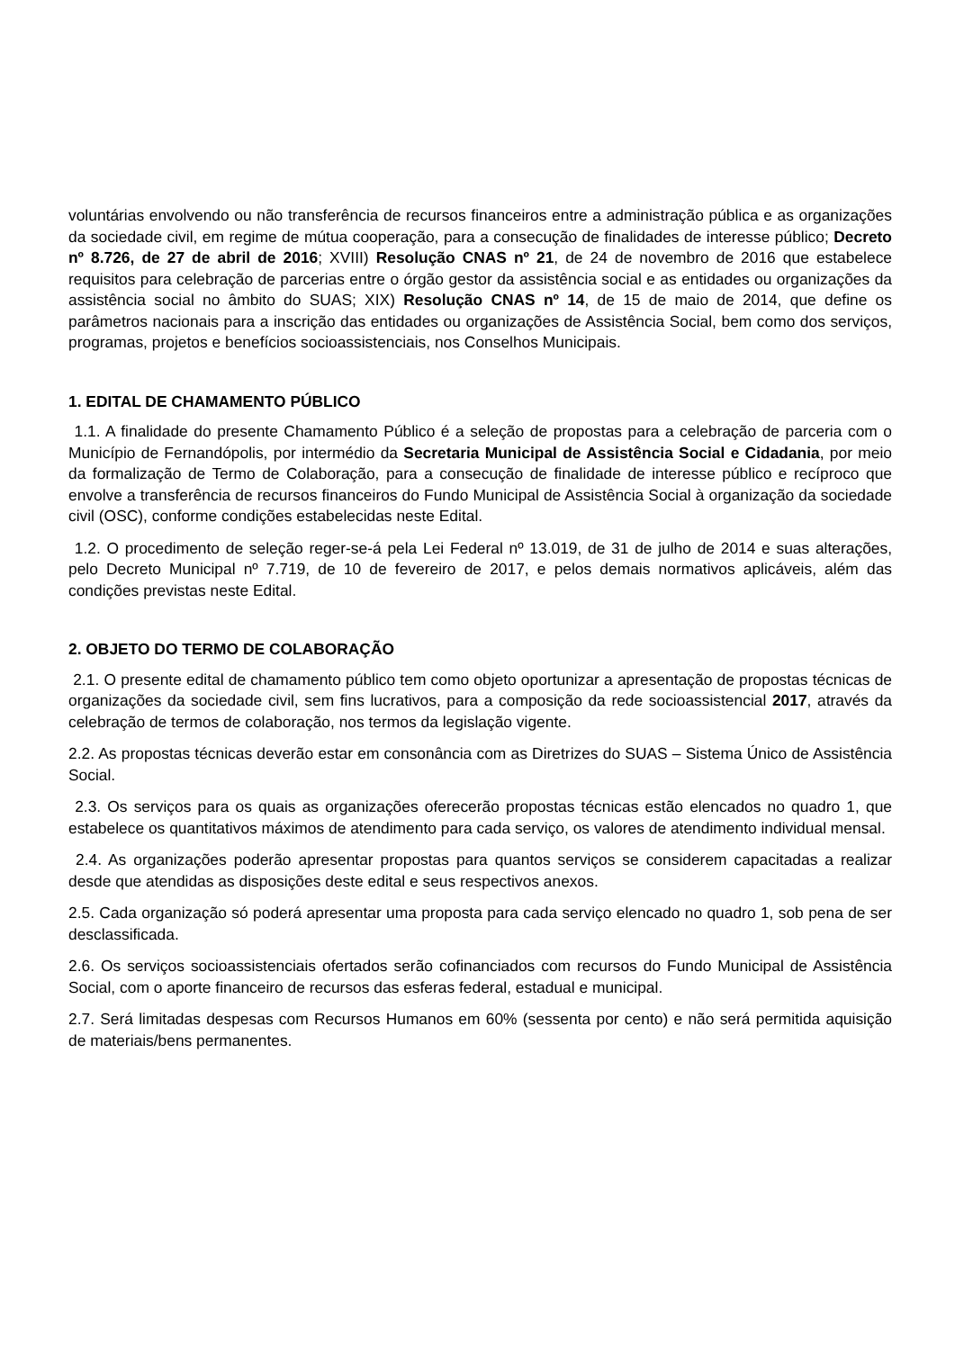voluntárias envolvendo ou não transferência de recursos financeiros entre a administração pública e as organizações da sociedade civil, em regime de mútua cooperação, para a consecução de finalidades de interesse público; Decreto nº 8.726, de 27 de abril de 2016; XVIII) Resolução CNAS nº 21, de 24 de novembro de 2016 que estabelece requisitos para celebração de parcerias entre o órgão gestor da assistência social e as entidades ou organizações da assistência social no âmbito do SUAS; XIX) Resolução CNAS nº 14, de 15 de maio de 2014, que define os parâmetros nacionais para a inscrição das entidades ou organizações de Assistência Social, bem como dos serviços, programas, projetos e benefícios socioassistenciais, nos Conselhos Municipais.
1. EDITAL DE CHAMAMENTO PÚBLICO
1.1. A finalidade do presente Chamamento Público é a seleção de propostas para a celebração de parceria com o Município de Fernandópolis, por intermédio da Secretaria Municipal de Assistência Social e Cidadania, por meio da formalização de Termo de Colaboração, para a consecução de finalidade de interesse público e recíproco que envolve a transferência de recursos financeiros do Fundo Municipal de Assistência Social à organização da sociedade civil (OSC), conforme condições estabelecidas neste Edital.
1.2. O procedimento de seleção reger-se-á pela Lei Federal nº 13.019, de 31 de julho de 2014 e suas alterações, pelo Decreto Municipal nº 7.719, de 10 de fevereiro de 2017, e pelos demais normativos aplicáveis, além das condições previstas neste Edital.
2. OBJETO DO TERMO DE COLABORAÇÃO
2.1. O presente edital de chamamento público tem como objeto oportunizar a apresentação de propostas técnicas de organizações da sociedade civil, sem fins lucrativos, para a composição da rede socioassistencial 2017, através da celebração de termos de colaboração, nos termos da legislação vigente.
2.2. As propostas técnicas deverão estar em consonância com as Diretrizes do SUAS – Sistema Único de Assistência Social.
2.3. Os serviços para os quais as organizações oferecerão propostas técnicas estão elencados no quadro 1, que estabelece os quantitativos máximos de atendimento para cada serviço, os valores de atendimento individual mensal.
2.4. As organizações poderão apresentar propostas para quantos serviços se considerem capacitadas a realizar desde que atendidas as disposições deste edital e seus respectivos anexos.
2.5. Cada organização só poderá apresentar uma proposta para cada serviço elencado no quadro 1, sob pena de ser desclassificada.
2.6. Os serviços socioassistenciais ofertados serão cofinanciados com recursos do Fundo Municipal de Assistência Social, com o aporte financeiro de recursos das esferas federal, estadual e municipal.
2.7. Será limitadas despesas com Recursos Humanos em 60% (sessenta por cento) e não será permitida aquisição de materiais/bens permanentes.